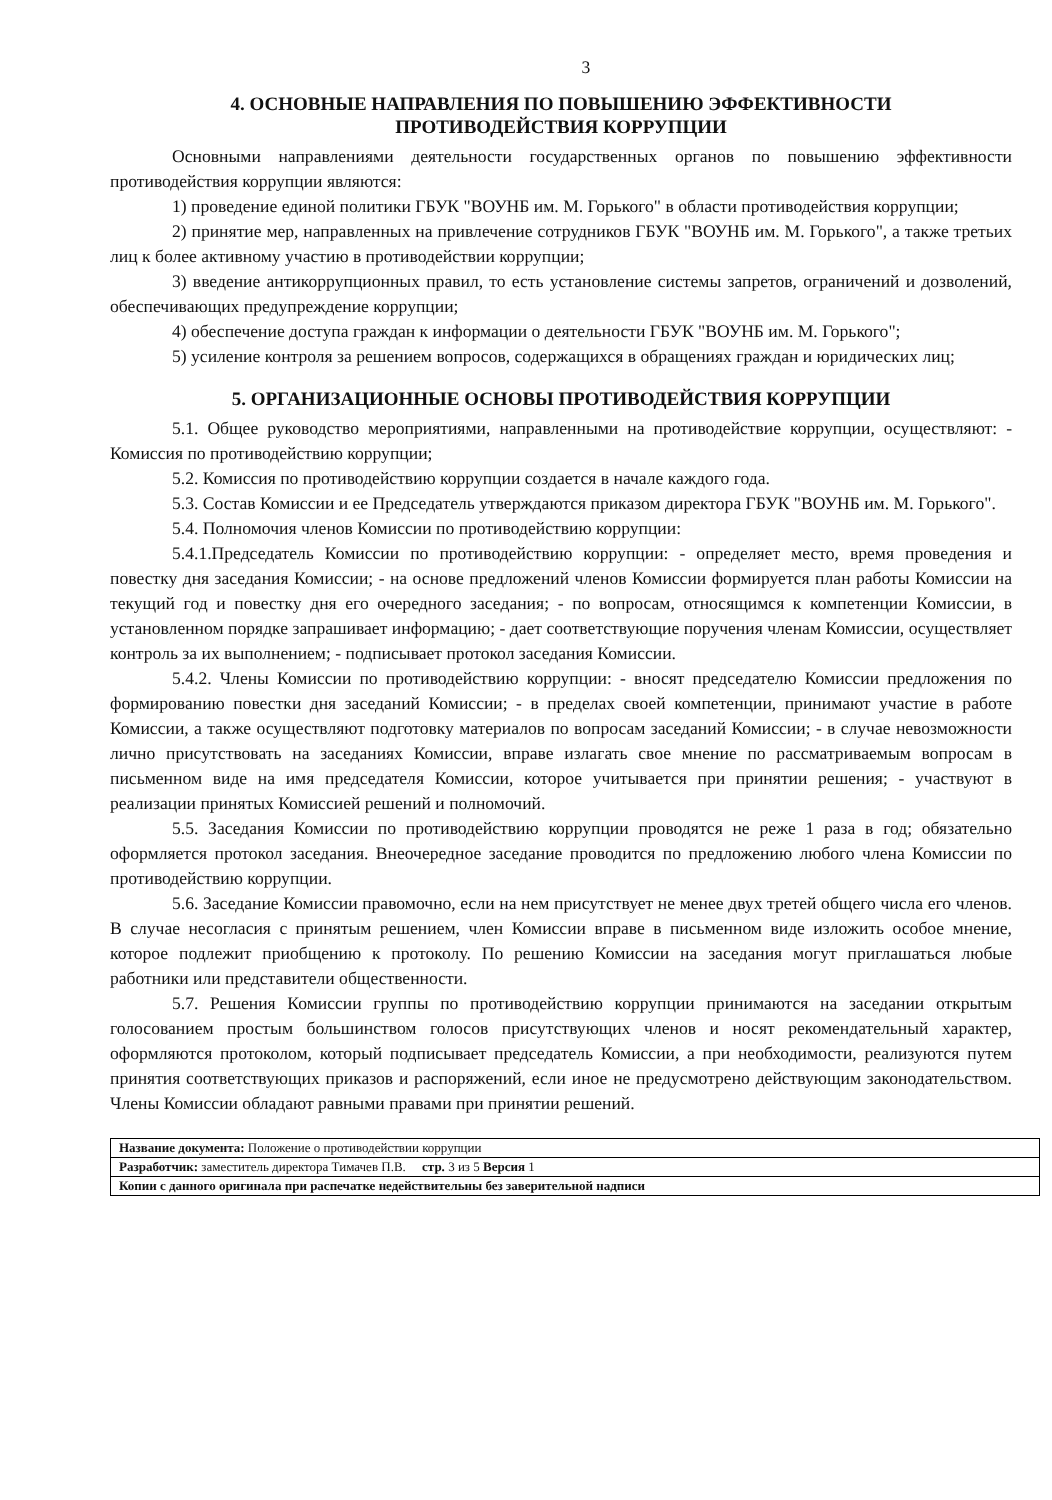3
4. ОСНОВНЫЕ НАПРАВЛЕНИЯ ПО ПОВЫШЕНИЮ ЭФФЕКТИВНОСТИ
ПРОТИВОДЕЙСТВИЯ КОРРУПЦИИ
Основными направлениями деятельности государственных органов по повышению эффективности противодействия коррупции являются:
1) проведение единой политики ГБУК "ВОУНБ им. М. Горького" в области противодействия коррупции;
2) принятие мер, направленных на привлечение сотрудников ГБУК "ВОУНБ им. М. Горького", а также третьих лиц к более активному участию в противодействии коррупции;
3) введение антикоррупционных правил, то есть установление системы запретов, ограничений и дозволений, обеспечивающих предупреждение коррупции;
4) обеспечение доступа граждан к информации о деятельности ГБУК "ВОУНБ им. М. Горького";
5) усиление контроля за решением вопросов, содержащихся в обращениях граждан и юридических лиц;
5. ОРГАНИЗАЦИОННЫЕ ОСНОВЫ ПРОТИВОДЕЙСТВИЯ КОРРУПЦИИ
5.1. Общее руководство мероприятиями, направленными на противодействие коррупции, осуществляют: - Комиссия по противодействию коррупции;
5.2. Комиссия по противодействию коррупции создается в начале каждого года.
5.3. Состав Комиссии и ее Председатель утверждаются приказом директора ГБУК "ВОУНБ им. М. Горького".
5.4. Полномочия членов Комиссии по противодействию коррупции:
5.4.1.Председатель Комиссии по противодействию коррупции: - определяет место, время проведения и повестку дня заседания Комиссии; - на основе предложений членов Комиссии формируется план работы Комиссии на текущий год и повестку дня его очередного заседания; - по вопросам, относящимся к компетенции Комиссии, в установленном порядке запрашивает информацию; - дает соответствующие поручения членам Комиссии, осуществляет контроль за их выполнением; - подписывает протокол заседания Комиссии.
5.4.2. Члены Комиссии по противодействию коррупции: - вносят председателю Комиссии предложения по формированию повестки дня заседаний Комиссии; - в пределах своей компетенции, принимают участие в работе Комиссии, а также осуществляют подготовку материалов по вопросам заседаний Комиссии; - в случае невозможности лично присутствовать на заседаниях Комиссии, вправе излагать свое мнение по рассматриваемым вопросам в письменном виде на имя председателя Комиссии, которое учитывается при принятии решения; - участвуют в реализации принятых Комиссией решений и полномочий.
5.5. Заседания Комиссии по противодействию коррупции проводятся не реже 1 раза в год; обязательно оформляется протокол заседания. Внеочередное заседание проводится по предложению любого члена Комиссии по противодействию коррупции.
5.6. Заседание Комиссии правомочно, если на нем присутствует не менее двух третей общего числа его членов. В случае несогласия с принятым решением, член Комиссии вправе в письменном виде изложить особое мнение, которое подлежит приобщению к протоколу. По решению Комиссии на заседания могут приглашаться любые работники или представители общественности.
5.7. Решения Комиссии группы по противодействию коррупции принимаются на заседании открытым голосованием простым большинством голосов присутствующих членов и носят рекомендательный характер, оформляются протоколом, который подписывает председатель Комиссии, а при необходимости, реализуются путем принятия соответствующих приказов и распоряжений, если иное не предусмотрено действующим законодательством. Члены Комиссии обладают равными правами при принятии решений.
| Название документа: Положение о противодействии коррупции |
| Разработчик: заместитель директора Тимачев П.В. стр. 3 из 5 Версия 1 |
| Копии с данного оригинала при распечатке недействительны без заверительной надписи |